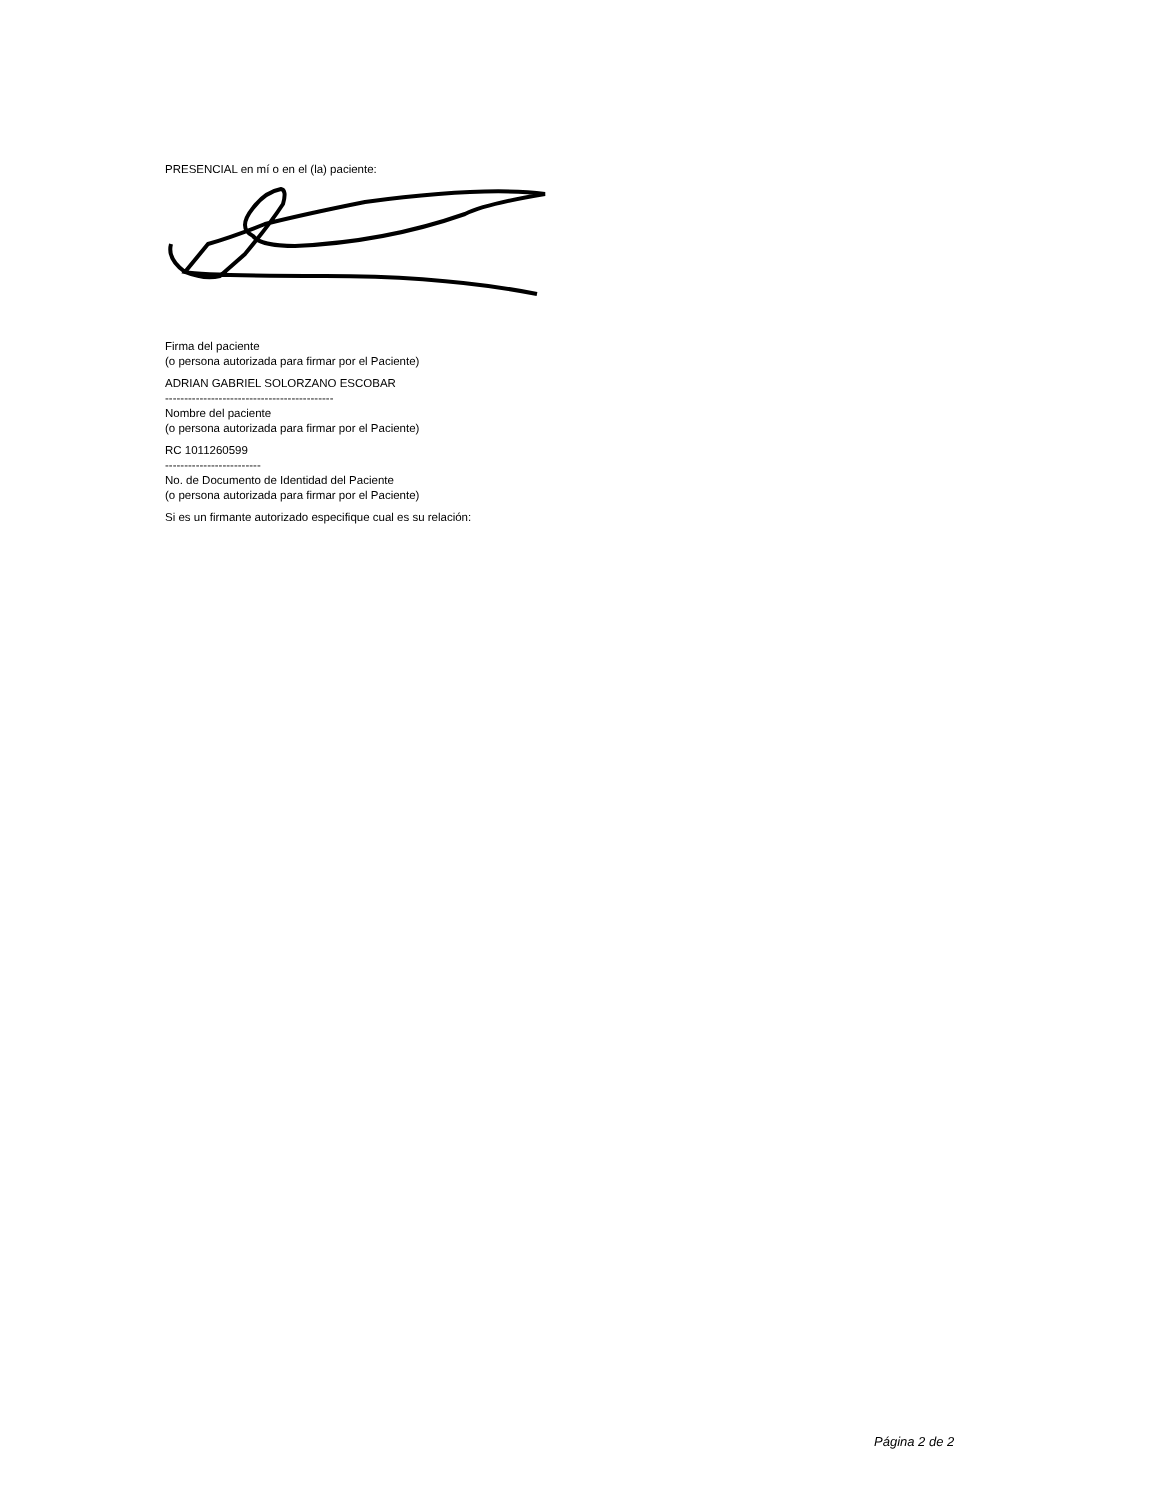PRESENCIAL en mí o en el (la) paciente:
Firma del paciente
(o persona autorizada para firmar por el Paciente)
ADRIAN GABRIEL SOLORZANO ESCOBAR
--------------------------------------------
Nombre del paciente
(o persona autorizada para firmar por el Paciente)
RC 1011260599
-------------------------
No. de Documento de Identidad del Paciente
(o persona autorizada para firmar por el Paciente)
Si es un firmante autorizado especifique cual es su relación:
Página 2 de 2